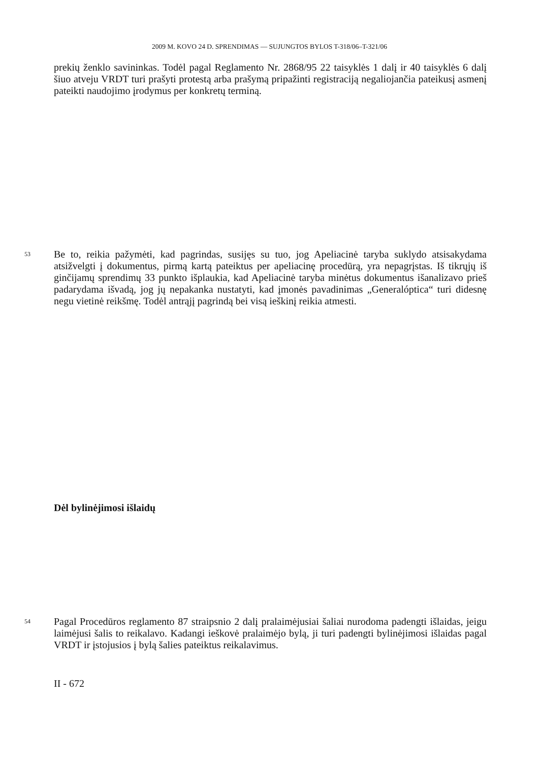2009 M. KOVO 24 D. SPRENDIMAS — SUJUNGTOS BYLOS T-318/06–T-321/06
prekių ženklo savininkas. Todėl pagal Reglamento Nr. 2868/95 22 taisyklės 1 dalį ir 40 taisyklės 6 dalį šiuo atveju VRDT turi prašyti protestą arba prašymą pripažinti registraciją negaliojančia pateikusį asmenį pateikti naudojimo įrodymus per konkretų terminą.
53 Be to, reikia pažymėti, kad pagrindas, susijęs su tuo, jog Apeliacinė taryba suklydo atsisakydama atsižvelgti į dokumentus, pirmą kartą pateiktus per apeliacinę procedūrą, yra nepagrįstas. Iš tikrųjų iš ginčijamų sprendimų 33 punkto išplaukia, kad Apeliacinė taryba minėtus dokumentus išanalizavo prieš padarydama išvadą, jog jų nepakanka nustatyti, kad įmonės pavadinimas „Generalóptica“ turi didesnę negu vietinė reikšmę. Todėl antrąjį pagrindą bei visą ieškinį reikia atmesti.
Dėl bylinėjimosi išlaidų
54 Pagal Procedūros reglamento 87 straipsnio 2 dalį pralaimėjusiai šaliai nurodoma padengti išlaidas, jeigu laimėjusi šalis to reikalavo. Kadangi ieškovė pralaimėjo bylą, ji turi padengti bylinėjimosi išlaidas pagal VRDT ir įstojusios į bylą šalies pateiktus reikalavimus.
II - 672